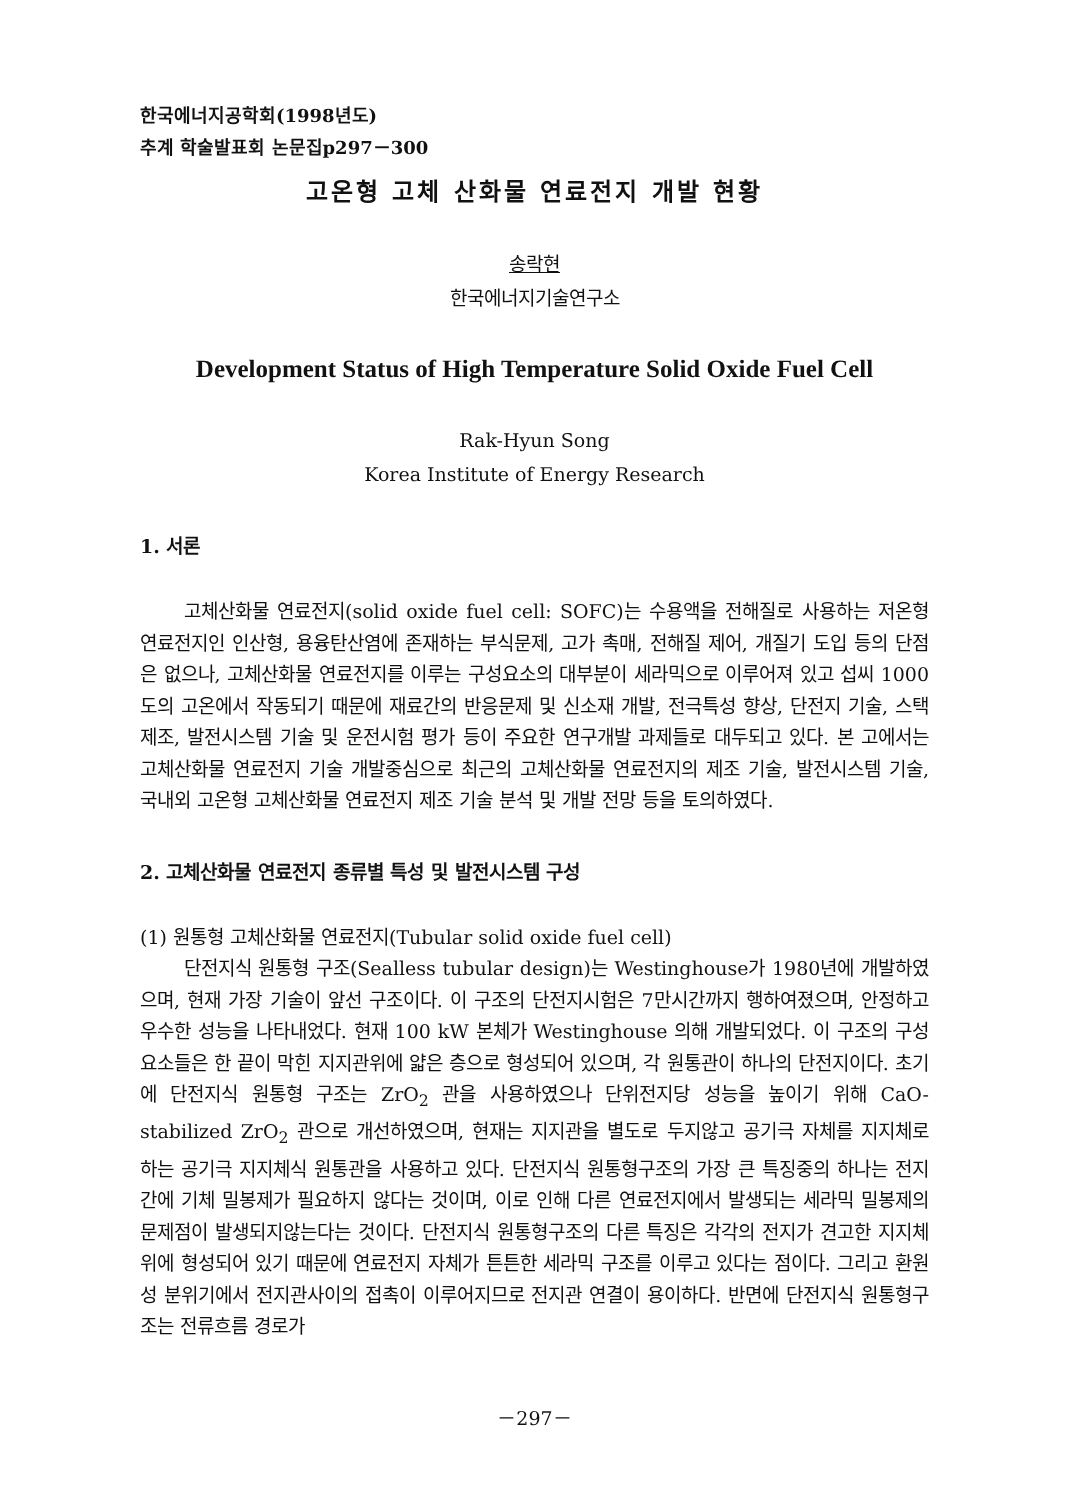한국에너지공학회(1998년도)
추계 학술발표회 논문집p297－300
고온형 고체 산화물 연료전지 개발 현황
송락현
한국에너지기술연구소
Development Status of High Temperature Solid Oxide Fuel Cell
Rak-Hyun Song
Korea Institute of Energy Research
1. 서론
고체산화물 연료전지(solid oxide fuel cell: SOFC)는 수용액을 전해질로 사용하는 저온형 연료전지인 인산형, 용융탄산염에 존재하는 부식문제, 고가 촉매, 전해질 제어, 개질기 도입 등의 단점은 없으나, 고체산화물 연료전지를 이루는 구성요소의 대부분이 세라믹으로 이루어져 있고 섭씨 1000도의 고온에서 작동되기 때문에 재료간의 반응문제 및 신소재 개발, 전극특성 향상, 단전지 기술, 스택제조, 발전시스템 기술 및 운전시험 평가 등이 주요한 연구개발 과제들로 대두되고 있다. 본 고에서는 고체산화물 연료전지 기술 개발중심으로 최근의 고체산화물 연료전지의 제조 기술, 발전시스템 기술, 국내외 고온형 고체산화물 연료전지 제조 기술 분석 및 개발 전망 등을 토의하였다.
2. 고체산화물 연료전지 종류별 특성 및 발전시스템 구성
(1) 원통형 고체산화물 연료전지(Tubular solid oxide fuel cell)
단전지식 원통형 구조(Sealless tubular design)는 Westinghouse가 1980년에 개발하였으며, 현재 가장 기술이 앞선 구조이다. 이 구조의 단전지시험은 7만시간까지 행하여졌으며, 안정하고 우수한 성능을 나타내었다. 현재 100 kW 본체가 Westinghouse 의해 개발되었다. 이 구조의 구성요소들은 한 끝이 막힌 지지관위에 얇은 층으로 형성되어 있으며, 각 원통관이 하나의 단전지이다. 초기에 단전지식 원통형 구조는 ZrO<sub>2</sub> 관을 사용하였으나 단위전지당 성능을 높이기 위해 CaO-stabilized ZrO<sub>2</sub> 관으로 개선하였으며, 현재는 지지관을 별도로 두지않고 공기극 자체를 지지체로 하는 공기극 지지체식 원통관을 사용하고 있다. 단전지식 원통형구조의 가장 큰 특징중의 하나는 전지간에 기체 밀봉제가 필요하지 않다는 것이며, 이로 인해 다른 연료전지에서 발생되는 세라믹 밀봉제의 문제점이 발생되지않는다는 것이다. 단전지식 원통형구조의 다른 특징은 각각의 전지가 견고한 지지체위에 형성되어 있기 때문에 연료전지 자체가 튼튼한 세라믹 구조를 이루고 있다는 점이다. 그리고 환원성 분위기에서 전지관사이의 접촉이 이루어지므로 전지관 연결이 용이하다. 반면에 단전지식 원통형구조는 전류흐름 경로가
－297－